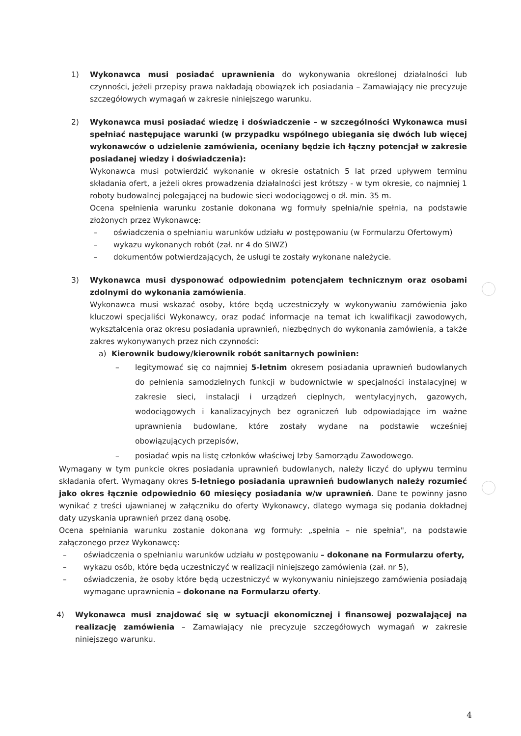1) Wykonawca musi posiadać uprawnienia do wykonywania określonej działalności lub czynności, jeżeli przepisy prawa nakładają obowiązek ich posiadania – Zamawiający nie precyzuje szczegółowych wymagań w zakresie niniejszego warunku.
2) Wykonawca musi posiadać wiedzę i doświadczenie – w szczególności Wykonawca musi spełniać następujące warunki (w przypadku wspólnego ubiegania się dwóch lub więcej wykonawców o udzielenie zamówienia, oceniany będzie ich łączny potencjał w zakresie posiadanej wiedzy i doświadczenia):
Wykonawca musi potwierdzić wykonanie w okresie ostatnich 5 lat przed upływem terminu składania ofert, a jeżeli okres prowadzenia działalności jest krótszy - w tym okresie, co najmniej 1 roboty budowalnej polegającej na budowie sieci wodociągowej o dł. min. 35 m.
Ocena spełnienia warunku zostanie dokonana wg formuły spełnia/nie spełnia, na podstawie złożonych przez Wykonawcę:
– oświadczenia o spełnianiu warunków udziału w postępowaniu (w Formularzu Ofertowym)
– wykazu wykonanych robót (zał. nr 4 do SIWZ)
– dokumentów potwierdzających, że usługi te zostały wykonane należycie.
3) Wykonawca musi dysponować odpowiednim potencjałem technicznym oraz osobami zdolnymi do wykonania zamówienia.
Wykonawca musi wskazać osoby, które będą uczestniczyły w wykonywaniu zamówienia jako kluczowi specjaliści Wykonawcy, oraz podać informacje na temat ich kwalifikacji zawodowych, wykształcenia oraz okresu posiadania uprawnień, niezbędnych do wykonania zamówienia, a także zakres wykonywanych przez nich czynności:
a) Kierownik budowy/kierownik robót sanitarnych powinien:
– legitymować się co najmniej 5-letnim okresem posiadania uprawnień budowlanych do pełnienia samodzielnych funkcji w budownictwie w specjalności instalacyjnej w zakresie sieci, instalacji i urządzeń cieplnych, wentylacyjnych, gazowych, wodociągowych i kanalizacyjnych bez ograniczeń lub odpowiadające im ważne uprawnienia budowlane, które zostały wydane na podstawie wcześniej obowiązujących przepisów,
– posiadać wpis na listę członków właściwej Izby Samorządu Zawodowego.
Wymagany w tym punkcie okres posiadania uprawnień budowlanych, należy liczyć do upływu terminu składania ofert. Wymagany okres 5-letniego posiadania uprawnień budowlanych należy rozumieć jako okres łącznie odpowiednio 60 miesięcy posiadania w/w uprawnień. Dane te powinny jasno wynikać z treści ujawnianej w załączniku do oferty Wykonawcy, dlatego wymaga się podania dokładnej daty uzyskania uprawnień przez daną osobę.
Ocena spełniania warunku zostanie dokonana wg formuły: „spełnia – nie spełnia", na podstawie załączonego przez Wykonawcę:
– oświadczenia o spełnianiu warunków udziału w postępowaniu – dokonane na Formularzu oferty,
– wykazu osób, które będą uczestniczyć w realizacji niniejszego zamówienia (zał. nr 5),
– oświadczenia, że osoby które będą uczestniczyć w wykonywaniu niniejszego zamówienia posiadają wymagane uprawnienia – dokonane na Formularzu oferty.
4) Wykonawca musi znajdować się w sytuacji ekonomicznej i finansowej pozwalającej na realizację zamówienia – Zamawiający nie precyzuje szczegółowych wymagań w zakresie niniejszego warunku.
4